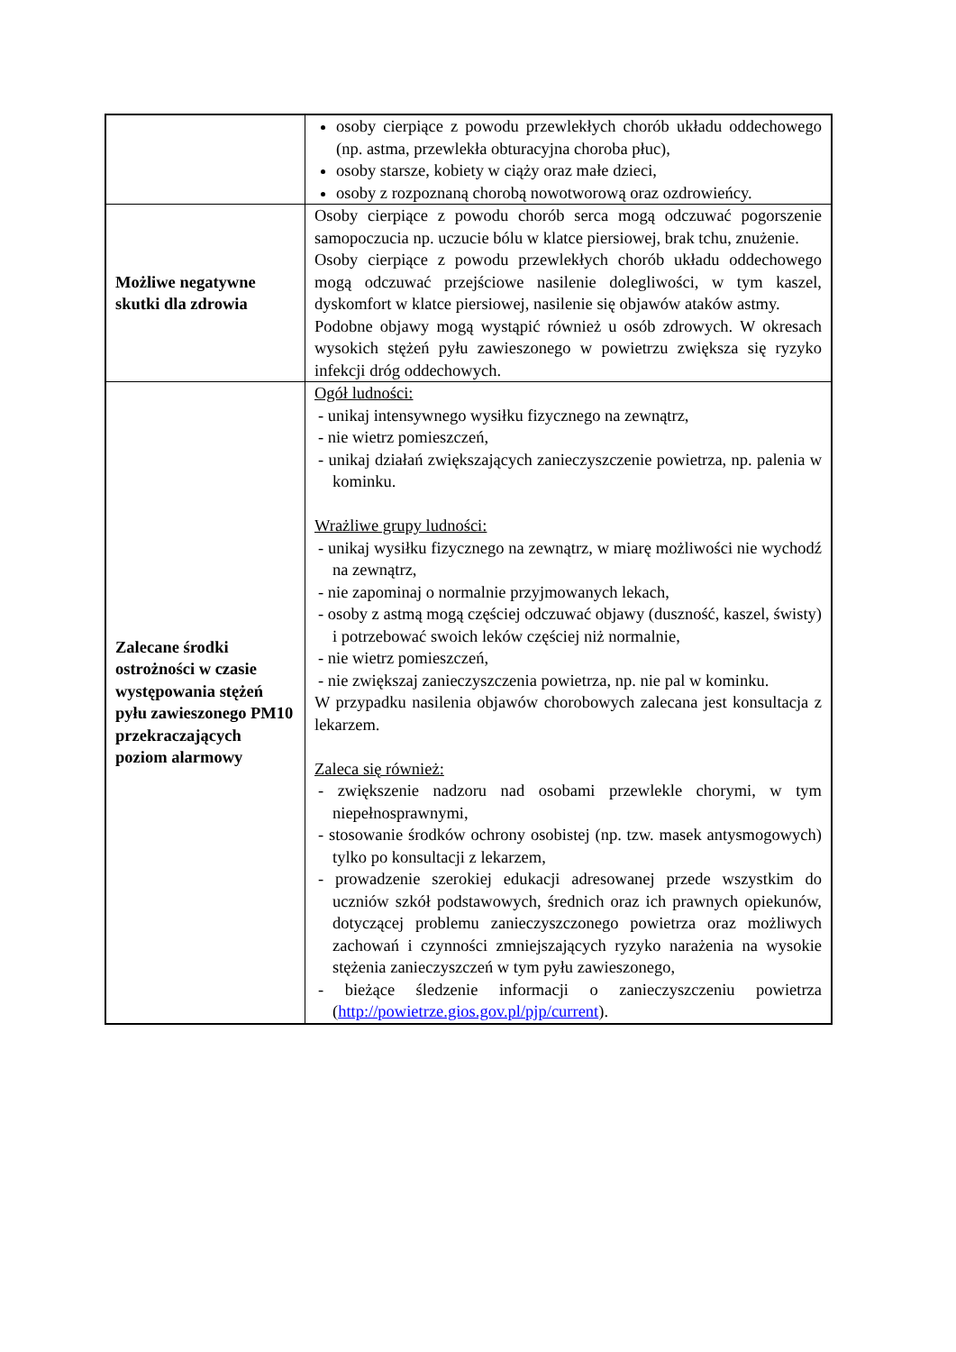| | osoby cierpiące z powodu przewlekłych chorób układu oddechowego (np. astma, przewlekła obturacyjna choroba płuc), osoby starsze, kobiety w ciąży oraz małe dzieci, osoby z rozpoznaną chorobą nowotworową oraz ozdrowieńcy. |
| Możliwe negatywne skutki dla zdrowia | Osoby cierpiące z powodu chorób serca mogą odczuwać pogorszenie samopoczucia np. uczucie bólu w klatce piersiowej, brak tchu, znużenie. Osoby cierpiące z powodu przewlekłych chorób układu oddechowego mogą odczuwać przejściowe nasilenie dolegliwości, w tym kaszel, dyskomfort w klatce piersiowej, nasilenie się objawów ataków astmy. Podobne objawy mogą wystąpić również u osób zdrowych. W okresach wysokich stężeń pyłu zawieszonego w powietrzu zwiększa się ryzyko infekcji dróg oddechowych. |
| Zalecane środki ostrożności w czasie występowania stężeń pyłu zawieszonego PM10 przekraczających poziom alarmowy | Ogół ludności: - unikaj intensywnego wysiłku fizycznego na zewnątrz, - nie wietrz pomieszczeń, - unikaj działań zwiększających zanieczyszczenie powietrza, np. palenia w kominku. Wrażliwe grupy ludności: - unikaj wysiłku fizycznego na zewnątrz, w miarę możliwości nie wychodź na zewnątrz, - nie zapominaj o normalnie przyjmowanych lekach, - osoby z astmą mogą częściej odczuwać objawy (duszność, kaszel, świsty) i potrzebować swoich leków częściej niż normalnie, - nie wietrz pomieszczeń, - nie zwiększaj zanieczyszczenia powietrza, np. nie pal w kominku. W przypadku nasilenia objawów chorobowych zalecana jest konsultacja z lekarzem. Zaleca się również: - zwiększenie nadzoru nad osobami przewlekle chorymi, w tym niepełnosprawnymi, - stosowanie środków ochrony osobistej (np. tzw. masek antysmogowych) tylko po konsultacji z lekarzem, - prowadzenie szerokiej edukacji adresowanej przede wszystkim do uczniów szkół podstawowych, średnich oraz ich prawnych opiekunów, dotyczącej problemu zanieczyszczonego powietrza oraz możliwych zachowań i czynności zmniejszających ryzyko narażenia na wysokie stężenia zanieczyszczeń w tym pyłu zawieszonego, - bieżące śledzenie informacji o zanieczyszczeniu powietrza ( http://powietrze.gios.gov.pl/pjp/current ). |